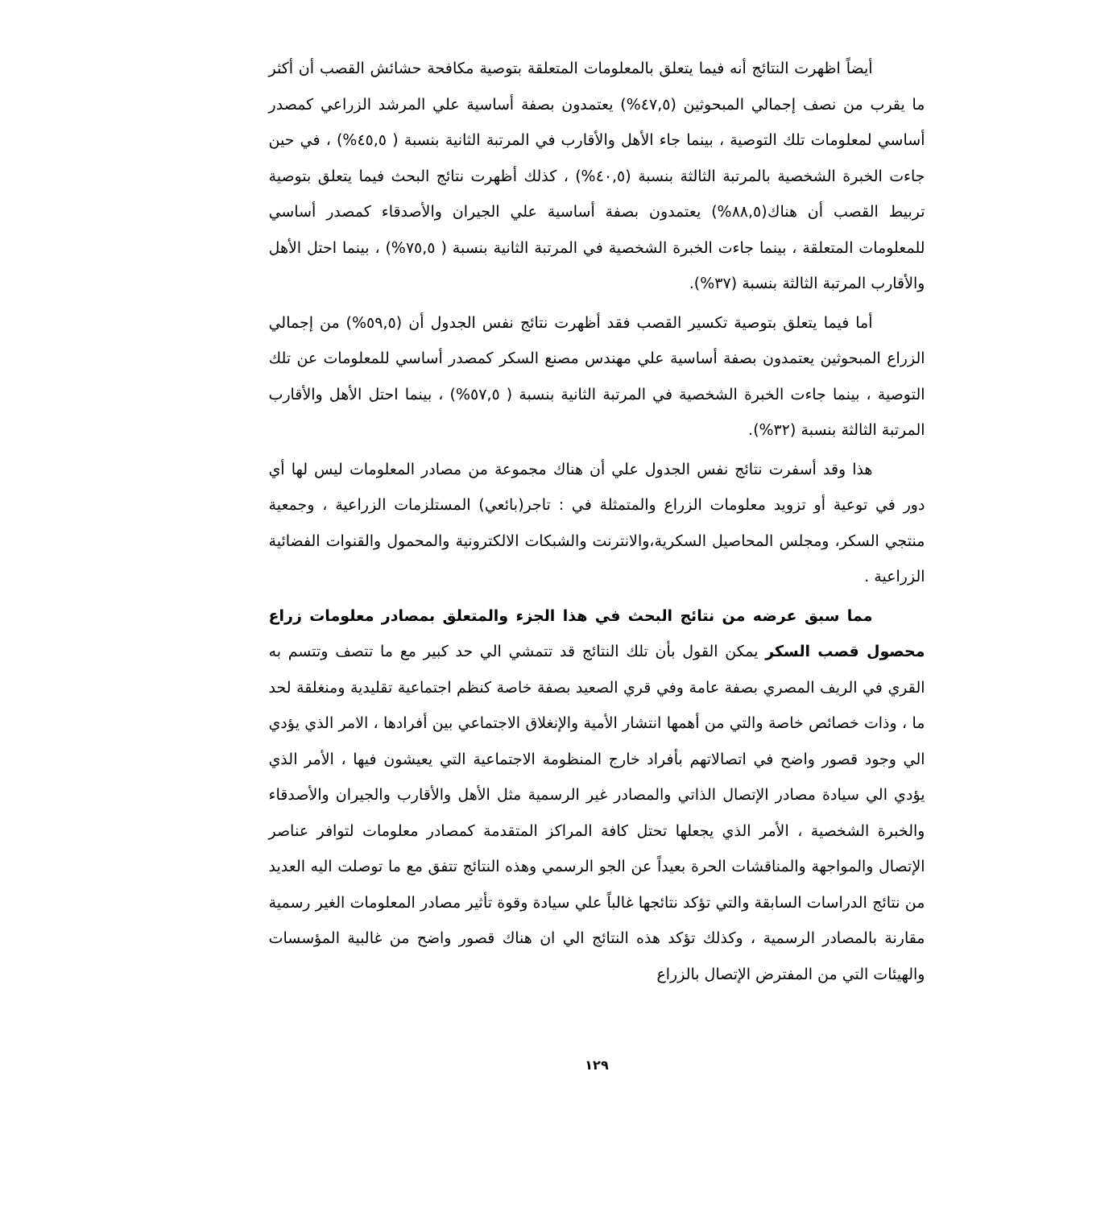أيضاً اظهرت النتائج أنه فيما يتعلق بالمعلومات المتعلقة بتوصية مكافحة حشائش القصب أن أكثر ما يقرب من نصف إجمالي المبحوثين (٤٧,٥%) يعتمدون بصفة أساسية علي المرشد الزراعي كمصدر أساسي لمعلومات تلك التوصية ، بينما جاء الأهل والأقارب في المرتبة الثانية بنسبة ( ٤٥,٥%) ، في حين جاءت الخبرة الشخصية بالمرتبة الثالثة بنسبة (٤٠,٥%) ، كذلك أظهرت نتائج البحث فيما يتعلق بتوصية تربيط القصب أن هناك(٨٨,٥%) يعتمدون بصفة أساسية علي الجيران والأصدقاء كمصدر أساسي للمعلومات المتعلقة ، بينما جاءت الخبرة الشخصية في المرتبة الثانية بنسبة ( ٧٥,٥%) ، بينما احتل الأهل والأقارب المرتبة الثالثة بنسبة (٣٧%).
أما فيما يتعلق بتوصية تكسير القصب فقد أظهرت نتائج نفس الجدول أن (٥٩,٥%) من إجمالي الزراع المبحوثين يعتمدون بصفة أساسية علي مهندس مصنع السكر كمصدر أساسي للمعلومات عن تلك التوصية ، بينما جاءت الخبرة الشخصية في المرتبة الثانية بنسبة ( ٥٧,٥%) ، بينما احتل الأهل والأقارب المرتبة الثالثة بنسبة (٣٢%).
هذا وقد أسفرت نتائج نفس الجدول علي أن هناك مجموعة من مصادر المعلومات ليس لها أي دور في توعية أو تزويد معلومات الزراع والمتمثلة في : تاجر(بائعي) المستلزمات الزراعية ، وجمعية منتجي السكر، ومجلس المحاصيل السكرية،والانترنت والشبكات الالكترونية والمحمول والقنوات الفضائية الزراعية .
مما سبق عرضه من نتائج البحث في هذا الجزء والمتعلق بمصادر معلومات زراع محصول قصب السكر يمكن القول بأن تلك النتائج قد تتمشي الي حد كبير مع ما تتصف وتتسم به القري في الريف المصري بصفة عامة وفي قري الصعيد بصفة خاصة كنظم اجتماعية تقليدية ومنغلقة لحد ما ، وذات خصائص خاصة والتي من أهمها انتشار الأمية والإنغلاق الاجتماعي بين أفرادها ، الامر الذي يؤدي الي وجود قصور واضح في اتصالاتهم بأفراد خارج المنظومة الاجتماعية التي يعيشون فيها ، الأمر الذي يؤدي الي سيادة مصادر الإتصال الذاتي والمصادر غير الرسمية مثل الأهل والأقارب والجيران والأصدقاء والخبرة الشخصية ، الأمر الذي يجعلها تحتل كافة المراكز المتقدمة كمصادر معلومات لتوافر عناصر الإتصال والمواجهة والمناقشات الحرة بعيداً عن الجو الرسمي وهذه النتائج تتفق مع ما توصلت اليه العديد من نتائج الدراسات السابقة والتي تؤكد نتائجها غالباً علي سيادة وقوة تأثير مصادر المعلومات الغير رسمية مقارنة بالمصادر الرسمية ، وكذلك تؤكد هذه النتائج الي ان هناك قصور واضح من غالبية المؤسسات والهيئات التي من المفترض الإتصال بالزراع
١٢٩